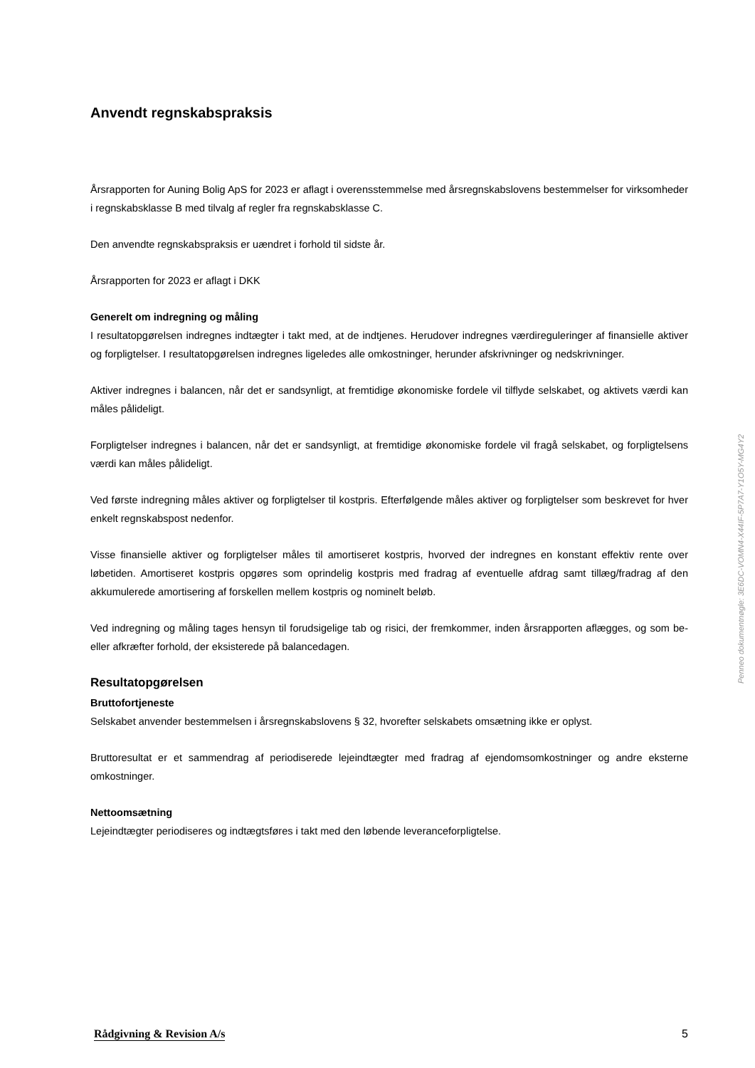Anvendt regnskabspraksis
Årsrapporten for Auning Bolig ApS for 2023 er aflagt i overensstemmelse med årsregnskabslovens bestemmelser for virksomheder i regnskabsklasse B med tilvalg af regler fra regnskabsklasse C.
Den anvendte regnskabspraksis er uændret i forhold til sidste år.
Årsrapporten for 2023 er aflagt i DKK
Generelt om indregning og måling
I resultatopgørelsen indregnes indtægter i takt med, at de indtjenes. Herudover indregnes værdireguleringer af finansielle aktiver og forpligtelser. I resultatopgørelsen indregnes ligeledes alle omkostninger, herunder afskrivninger og nedskrivninger.
Aktiver indregnes i balancen, når det er sandsynligt, at fremtidige økonomiske fordele vil tilflyde selskabet, og aktivets værdi kan måles pålideligt.
Forpligtelser indregnes i balancen, når det er sandsynligt, at fremtidige økonomiske fordele vil fragå selskabet, og forpligtelsens værdi kan måles pålideligt.
Ved første indregning måles aktiver og forpligtelser til kostpris. Efterfølgende måles aktiver og forpligtelser som beskrevet for hver enkelt regnskabspost nedenfor.
Visse finansielle aktiver og forpligtelser måles til amortiseret kostpris, hvorved der indregnes en konstant effektiv rente over løbetiden. Amortiseret kostpris opgøres som oprindelig kostpris med fradrag af eventuelle afdrag samt tillæg/fradrag af den akkumulerede amortisering af forskellen mellem kostpris og nominelt beløb.
Ved indregning og måling tages hensyn til forudsigelige tab og risici, der fremkommer, inden årsrapporten aflægges, og som be- eller afkræfter forhold, der eksisterede på balancedagen.
Resultatopgørelsen
Bruttofortjeneste
Selskabet anvender bestemmelsen i årsregnskabslovens § 32, hvorefter selskabets omsætning ikke er oplyst.
Bruttoresultat er et sammendrag af periodiserede lejeindtægter med fradrag af ejendomsomkostninger og andre eksterne omkostninger.
Nettoomsætning
Lejeindtægter periodiseres og indtægtsføres i takt med den løbende leveranceforpligtelse.
Penneo dokumentnøgle: 3E6DC-VOMN4-X44IF-5P7A7-Y1O5Y-MG4Y2
Rådgivning & Revision A/s 5